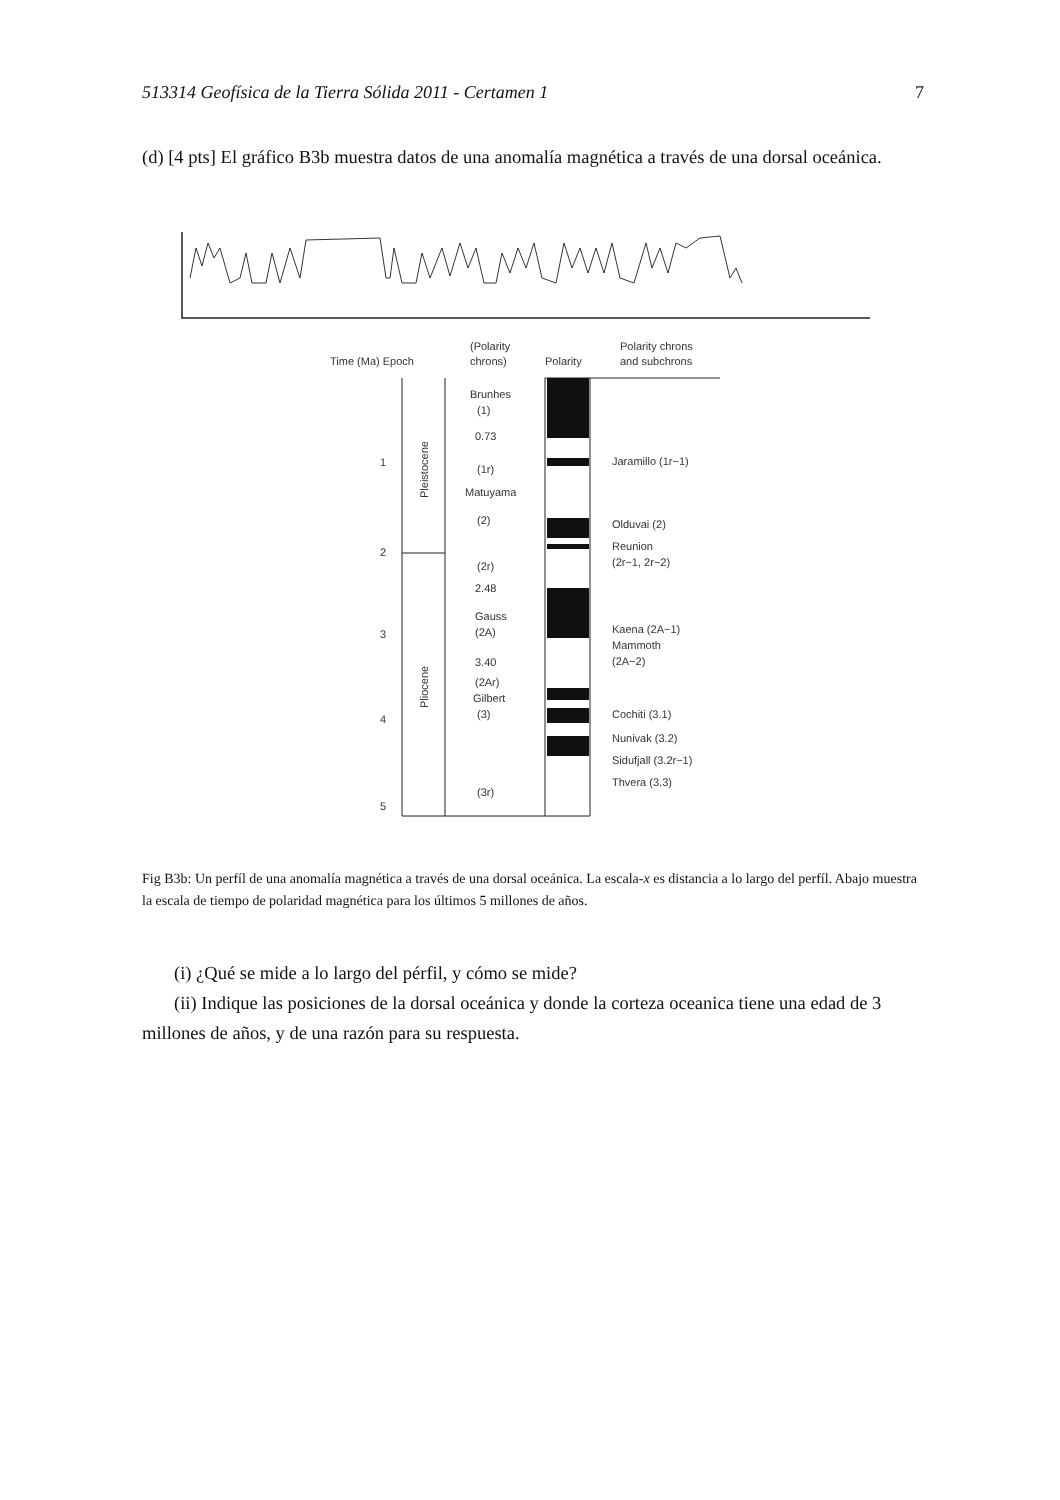513314 Geofísica de la Tierra Sólida 2011 - Certamen 1 7
(d) [4 pts] El gráfico B3b muestra datos de una anomalía magnética a través de una dorsal oceánica.
Time (Ma) Epoch
(Polarity
chrons)
Polarity
Polarity chrons
and subchrons
Brunhes
(1)
0.73
(1r)
Matuyama
(2)
(2r)
2.48
Gauss
(2A)
3.40
(2Ar)
Gilbert
(3)
(3r)
1
2
3
4
5
Pleistocene
Pliocene
Jaramillo (1r−1)
Olduvai (2)
Reunion
(2r−1, 2r−2)
Kaena (2A−1)
Mammoth
(2A−2)
Cochiti (3.1)
Nunivak (3.2)
Sidufjall (3.2r−1)
Thvera (3.3)
Fig B3b: Un perfíl de una anomalía magnética a través de una dorsal oceánica. La escala-x es distancia a lo largo del perfíl. Abajo muestra la escala de tiempo de polaridad magnética para los últimos 5 millones de años.
(i) ¿Qué se mide a lo largo del pérfil, y cómo se mide?
(ii) Indique las posiciones de la dorsal oceánica y donde la corteza oceanica tiene una edad de 3 millones de años, y de una razón para su respuesta.